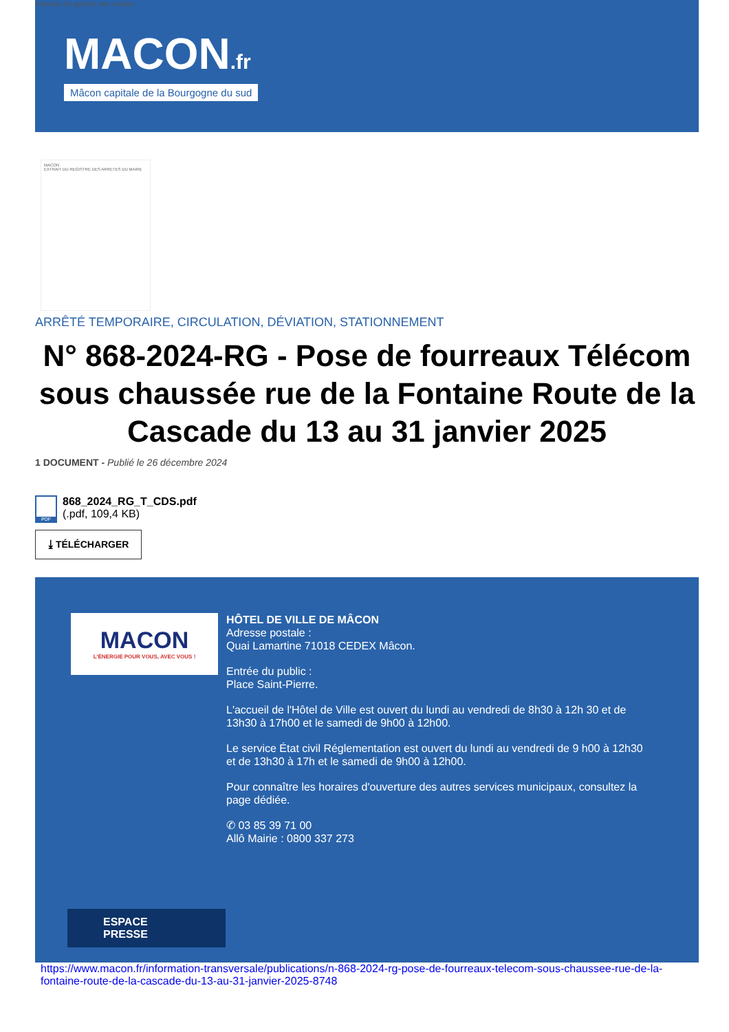Panneau de gestion des cookies
MACON.fr
Mâcon capitale de la Bourgogne du sud
MACON
EXTRAIT DU REGISTRE DES ARRETES DU MAIRE
ARRÊTÉ TEMPORAIRE, CIRCULATION, DÉVIATION, STATIONNEMENT
N° 868-2024-RG - Pose de fourreaux Télécom sous chaussée rue de la Fontaine Route de la Cascade du 13 au 31 janvier 2025
1 DOCUMENT - Publié le 26 décembre 2024
PDF
868_2024_RG_T_CDS.pdf
(.pdf, 109,4 KB)
⤓ TÉLÉCHARGER
MACON
L'ÉNERGIE POUR VOUS, AVEC VOUS !
HÔTEL DE VILLE DE MÂCON
Adresse postale :
Quai Lamartine 71018 CEDEX Mâcon.
Entrée du public :
Place Saint-Pierre.
L'accueil de l'Hôtel de Ville est ouvert du lundi au vendredi de 8h30 à 12h 30 et de 13h30 à 17h00 et le samedi de 9h00 à 12h00.
Le service État civil Réglementation est ouvert du lundi au vendredi de 9 h00 à 12h30 et de 13h30 à 17h et le samedi de 9h00 à 12h00.
Pour connaître les horaires d'ouverture des autres services municipaux, consultez la page dédiée.
✆ 03 85 39 71 00
Allô Mairie : 0800 337 273
ESPACE
PRESSE
https://www.macon.fr/information-transversale/publications/n-868-2024-rg-pose-de-fourreaux-telecom-sous-chaussee-rue-de-la-fontaine-route-de-la-cascade-du-13-au-31-janvier-2025-8748